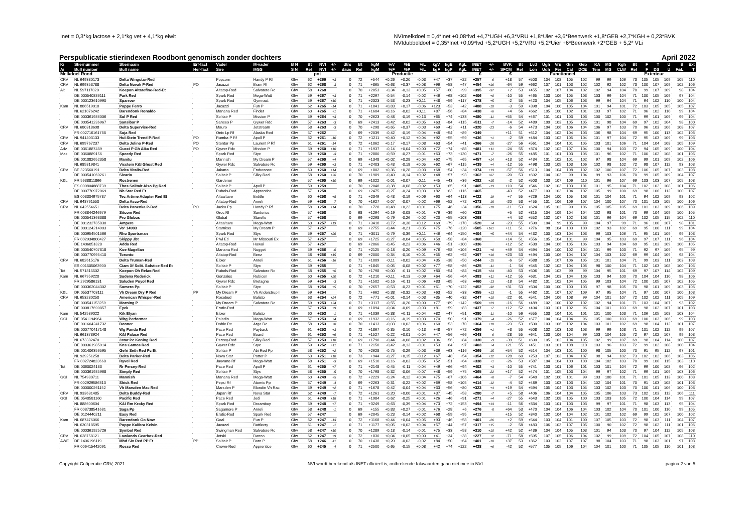Inet = 0,3*kg lactose + 2,1*kg vet + 4,1*kg eiwit
NVImelkdoel = 0,4*Inet +0,08*lvd +4,7*UGH +6,3*VRU +1,8*Uier +3,6*Beenwerk +1,8*GEB +2,7*KGH + 0,23*BVK
NVIdubbeldoel = 0,35*Inet +0,09*lvd +5,2*UGH +5,2*VRU +5,2*Uier +6*Beenwerk +2*GEB + 5,2* VLi
Perspublicatie stierindexen Roodbont genomisch zonder dochters
April 2022
| Ki | Stiernummer | Stiernaam | Erf-fact | Vader | M-vader | B N | Bt | NVI | +/- | dtrs | Bt | kgM | %V | %E | %L | kgV | kgE | KgL | INET | +/- | BVK | Bt | Lvd | Ugh | Vru | Gin | Geb | KA | MS | Kgh | Bt | F | T | U | B | Ext |
| --- | --- | --- | --- | --- | --- | --- | --- | --- | --- | --- | --- | --- | --- | --- | --- | --- | --- | --- | --- | --- | --- | --- | --- | --- | --- | --- | --- | --- | --- | --- | --- | --- | --- | --- | --- | --- |
| Ai | Bull number | Bull name | Her-fact | Sire | MGS | S N | Rel | NVI | +/- | daus | Rel | kgM | %F | %P | %L | kgF | kgP | KgL | INET | +/- | SFCM | Rel | Lon | Udh | Fer | Cal | DCE | Tem | MS | CLW | Rel | F | DS | U | F&L | T |
| Melkdoel Rood | | | | | | | | pnt | | Productie | | | | | | | | | € | | € | Functioneel | | | | | | | | Exterieur | | | | | | |
| CRV | NL 649330173 | Delta Wingstar-Red | | Popcorn | Handy P Rf | Gfw | 62 | +269 | +3 | 0 | 72 | +544 | +0,26 | +0,20 | -0,03 | +47 | +37 | +22 | +257 | -6 | +18 | 57 | +503 | 104 | 108 | 105 | 102 | 99 | 99 | 106 | 73 | 105 | 105 | 109 | 105 | 110 |
| CRV | NL 699353788 | Delta Novak P-Red | PO | Jacuzzi | Bram Rf | Gfw | 62 | +268 | -3 | 0 | 71 | +865 | +0,63 | +0,37 | +0,08 | +96 | +58 | +47 | +454 | +16 | -64 | 59 | +662 | 107 | 101 | 103 | 102 | 102 | 92 | 102 | 73 | 100 | 107 | 109 | 102 | 106 |
| Alt | NL 597117020 | Koepon Altarefine-Red-Et | | Altatop-Red | Salvatore Rc | Gfw | 58 | +268 | | 0 | 70 | +2053 | -0,34 | -0,13 | +0,05 | +57 | +60 | +99 | +395 | -37 | +2 | 53 | +455 | 102 | 107 | 104 | 102 | 102 | 94 | 104 | 70 | 99 | 107 | 109 | 98 | 104 |
| | DE 000540886111 | Park Red | | Spark Red | Mega-Watt | Gfw | 59 | +267 | +3 | 0 | 71 | +2297 | -0,54 | -0,14 | -0,02 | +46 | +68 | +102 | +406 | +0 | -10 | 55 | +465 | 103 | 106 | 105 | 103 | 103 | 99 | 104 | 71 | 100 | 105 | 109 | 97 | 104 |
| | DE 000123610990 | Sparrow | | Spark Red | Gymnast | Gfw | 59 | +267 | +10 | 0 | 71 | +2323 | -0,53 | -0,23 | +0,11 | +48 | +59 | +117 | +378 | +5 | -2 | 55 | +423 | 104 | 105 | 106 | 103 | 99 | 94 | 104 | 71 | 94 | 102 | 110 | 100 | 104 |
| Kam | NL 886519010 | Poppe Ferro | | Jacuzzi | Fun P | Gfw | 62 | +265 | -14 | 0 | 71 | +1041 | +0,83 | +0,17 | -0,06 | +123 | +53 | +42 | +488 | -10 | -3 | 59 | +398 | 104 | 100 | 105 | 104 | 101 | 94 | 101 | 72 | 103 | 105 | 105 | 105 | 107 |
| | NL 621076242 | Barendonk Ronaldo | | Manana Red | Finder | Gfw | 60 | +265 | +1 | 0 | 71 | +1604 | +0,16 | -0,02 | +0,11 | +87 | +56 | +84 | +438 | +6 | +4 | 56 | +662 | 105 | 100 | 102 | 101 | 103 | 97 | 102 | 71 | 96 | 102 | 110 | 99 | 104 |
| | DE 000361986006 | Sol P Red | | Solitair P | Mission P | Gfw | 59 | +264 | +3 | 0 | 70 | +2623 | -0,48 | -0,19 | +0,13 | +65 | +74 | +133 | +480 | -11 | +55 | 54 | +467 | 101 | 101 | 103 | 103 | 100 | 102 | 100 | 71 | 99 | 101 | 109 | 99 | 104 |
| | DE 000541236967 | Sansibar P | | Sanseo P | Gywer Rdc | Gfw | 57 | +263 | -3 | 0 | 69 | +2413 | -0,42 | -0,02 | +0,05 | +63 | +84 | +115 | +511 | -7 | -14 | 52 | +489 | 100 | 103 | 105 | 105 | 101 | 98 | 104 | 69 | 97 | 102 | 104 | 98 | 100 |
| CRV | NL 680318608 | Delta Supervise-Red | | Mauro | Jetstream | Gfw | 58 | +263 | -3 | 0 | 70 | +298 | +0,65 | +0,37 | -0,03 | +69 | +42 | +11 | +320 | -23 | -6 | 54 | +473 | 104 | 106 | 106 | 104 | 106 | 97 | 103 | 70 | 96 | 103 | 106 | 108 | 107 |
| | FR 002716161788 | Soja Red | | Onix Lp Rf | Alaska Red | Gfw | 57 | +262 | | 0 | 69 | +2039 | -0,42 | -0,19 | -0,04 | +48 | +54 | +89 | +349 | | +11 | 51 | +612 | 104 | 102 | 104 | 103 | 106 | 98 | 104 | 69 | 95 | 100 | 113 | 102 | 106 |
| CRV | NL 941403133 | Hul-Stein Trend P-Red | PO | Rumba P Rf | Apoll P | Gfw | 62 | +261 | -10 | 0 | 72 | +1211 | +0,40 | +0,12 | +0,04 | +92 | +55 | +59 | +436 | +1 | -2 | 59 | +484 | 103 | 102 | 105 | 104 | 101 | 97 | 104 | 72 | 95 | 103 | 109 | 99 | 103 |
| CRV | NL 699767237 | Delta Jolino P-Red | PO | Stentor Pp | Laurent P Rf | Gfw | 61 | +261 | -14 | 0 | 72 | +1062 | +0,17 | +0,17 | -0,08 | +63 | +54 | +41 | +366 | -28 | -27 | 56 | +561 | 104 | 104 | 101 | 105 | 103 | 101 | 106 | 71 | 104 | 104 | 108 | 105 | 109 |
| Adv | DE 0361887489 | Gucci P Gh Aika Red | PO | Gywer Rdc | Mission P | Gfw | 59 | +260 | +10 | 0 | 71 | +1937 | -0,14 | +0,04 | +0,00 | +72 | +74 | +88 | +481 | +11 | -24 | 55 | +374 | 102 | 102 | 107 | 104 | 100 | 94 | 103 | 72 | 94 | 105 | 109 | 100 | 104 |
| Mas | DE 0360889156 | Speedy Red | | Spark Red | Styx | Gfw | 59 | +260 | -3 | 0 | 71 | +2880 | -0,59 | -0,27 | -0,01 | +63 | +73 | +130 | +471 | -7 | -26 | 55 | +485 | 101 | 101 | 103 | 106 | 101 | 96 | 102 | 71 | 100 | 102 | 108 | 101 | 105 |
| | DE 001082652358 | Manitu | | Mannish | My Dream P | Gfw | 57 | +260 | +4 | 0 | 69 | +1348 | +0,02 | +0,28 | +0,04 | +62 | +75 | +65 | +457 | +14 | +13 | 52 | +434 | 101 | 102 | 101 | 102 | 97 | 98 | 104 | 69 | 99 | 101 | 109 | 102 | 106 |
| | NL 685819841 | Visstein K&I Ghost Red | | Gywer Rdc | Salvatore Rc | Gfw | 59 | +260 | +3 | 0 | 71 | +2403 | -0,43 | -0,18 | +0,05 | +62 | +67 | +115 | +439 | +4 | -12 | 55 | +498 | 103 | 105 | 103 | 106 | 102 | 98 | 102 | 72 | 98 | 107 | 112 | 93 | 103 |
| CRV | BE 323560191 | Delta Vitalis-Red | | Jakarta | Endurance | Gfw | 60 | +260 | +14 | 0 | 69 | +802 | +0,36 | +0,28 | -0,03 | +68 | +54 | +34 | +374 | +13 | -57 | 56 | +513 | 104 | 104 | 108 | 102 | 102 | 100 | 107 | 72 | 106 | 105 | 107 | 103 | 108 |
| | DE 000541060261 | Sicario | | Solitair P | Silky-Red | Gfw | 58 | +260 | +26 | 0 | 70 | +1989 | -0,40 | -0,14 | +0,02 | +48 | +57 | +93 | +362 | +67 | -20 | 53 | +692 | 104 | 103 | 99 | 104 | 99 | 93 | 106 | 70 | 99 | 105 | 109 | 104 | 107 |
| K&L | FR 5638811866 | Rostrenen | | Gardener | | Gfw | 57 | +260 | +10 | 0 | 69 | +1022 | -0,01 | +0,07 | -0,11 | +45 | +43 | +36 | +282 | +15 | -2 | 52 | +503 | 103 | 107 | 106 | 110 | 101 | 96 | 107 | 69 | 103 | 103 | 107 | 105 | 108 |
| | ES 000804888739 | Thos Solitair Also Pg Red | | Solitair P | Apoll P | Gfw | 59 | +259 | | 0 | 70 | +2048 | -0,38 | -0,08 | -0,02 | +53 | +65 | +91 | +405 | -13 | +10 | 54 | +546 | 102 | 103 | 103 | 101 | 101 | 95 | 104 | 71 | 102 | 102 | 108 | 101 | 106 |
| | DE 000770972069 | Nh Star Red Et | | Rubels-Red | Apprentice | Gfw | 57 | +258 | | 0 | 69 | +2475 | -0,27 | -0,24 | +0,03 | +82 | +63 | +116 | +465 | | -43 | 52 | +477 | 103 | 103 | 104 | 102 | 105 | 99 | 100 | 69 | 98 | 106 | 112 | 100 | 107 |
| | ES 003304975787 | Tec Artime Adapter Red Et | | Altaaltuve | Entitle | Gfw | 60 | +258 | +8 | 0 | 71 | +2349 | -0,43 | -0,19 | +0,06 | +60 | +64 | +113 | +422 | -19 | +7 | 55 | +726 | 104 | 100 | 105 | 103 | 101 | 104 | 101 | 71 | 94 | 102 | 109 | 98 | 102 |
| CRV | NL 648761550 | Delta Asco-Red | | Altatop-Red | Anreli | Gfw | 59 | +258 | -7 | 0 | 70 | +1627 | -0,07 | -0,07 | -0,02 | +66 | +52 | +72 | +373 | -18 | -20 | 53 | +455 | 101 | 106 | 106 | 107 | 104 | 100 | 107 | 70 | 101 | 103 | 105 | 100 | 106 |
| CRV | NL 642554651 | Delta Panenka P-Red | PO | Jacko Pp | Handy P Rf | Gfw | 58 | +258 | +14 | 0 | 70 | +728 | +0,48 | +0,22 | +0,01 | +75 | +46 | +34 | +356 | -10 | -11 | 53 | +624 | 105 | 102 | 99 | 106 | 105 | 105 | 105 | 69 | 101 | 103 | 109 | 106 | 109 |
| | FR 008844246979 | Sitcom Red | | Oroc Rf | Santorius | Gfw | 57 | +258 | | 0 | 68 | +1294 | +0,19 | -0,08 | +0,01 | +76 | +39 | +60 | +338 | | +5 | 52 | +315 | 104 | 109 | 104 | 104 | 102 | 98 | 101 | 70 | 99 | 104 | 109 | 100 | 105 |
| | DE 000541363388 | Pro Globus | | Global | Starello | Gfw | 57 | +258 | | 0 | 69 | +2298 | -0,79 | -0,26 | -0,02 | +20 | +55 | +103 | +298 | | +4 | 52 | +552 | 102 | 107 | 102 | 103 | 101 | 96 | 104 | 69 | 102 | 105 | 115 | 102 | 110 |
| | DE 001232785830 | Ampere | | Altaaltuve | Mega-Watt | Gfw | 60 | +257 | +19 | 0 | 71 | +3418 | -0,72 | -0,38 | +0,12 | +69 | +79 | +170 | +520 | +4 | -23 | 55 | +590 | 104 | 99 | 105 | 99 | 104 | 97 | 99 | 71 | 96 | 100 | 107 | 98 | 101 |
| | DE 000124214903 | Vo² 14903 | | Stamkos | My Dream P | Gfw | 57 | +257 | | 0 | 69 | +2755 | -0,44 | -0,21 | -0,05 | +75 | +76 | +120 | +505 | +161 | +11 | 51 | +276 | 98 | 104 | 103 | 100 | 102 | 93 | 102 | 69 | 95 | 100 | 111 | 99 | 104 |
| | DE 000954501566 | Rho Sportsman | | Spark Red | Styx | Gfw | 59 | +257 | +26 | 0 | 71 | +3011 | -0,79 | -0,39 | +0,11 | +46 | +64 | +150 | +404 | +5 | +44 | 54 | +432 | 100 | 103 | 104 | 103 | 99 | 103 | 106 | 71 | 95 | 101 | 109 | 99 | 103 |
| | FR 002934800427 | Skippy Jbt | | Piwi Etl | Mr Missouri Ex | Gfw | 57 | +257 | | 0 | 69 | +1725 | -0,27 | -0,04 | +0,05 | +50 | +58 | +84 | +368 | | +14 | 51 | +556 | 105 | 104 | 101 | 99 | 104 | 95 | 103 | 69 | 97 | 107 | 111 | 96 | 104 |
| | DE 1406051828 | Addo Red | | Altatop-Red | Hawai | Gfw | 57 | +257 | | 0 | 69 | +2066 | -0,45 | -0,23 | +0,06 | +46 | +51 | +100 | +336 | | +12 | 52 | +530 | 104 | 106 | 105 | 106 | 103 | 94 | 104 | 69 | 95 | 103 | 109 | 100 | 105 |
| | DE 000540707818 | Koe Magellan | | Manana Red | Nugget | Gfw | 59 | +256 | -6 | 0 | 71 | +2125 | -0,18 | -0,20 | +0,09 | +76 | +58 | +106 | +421 | +0 | +49 | 54 | +594 | 104 | 100 | 102 | 104 | 101 | 99 | 103 | 71 | 92 | 97 | 109 | 95 | 99 |
| | DE 000770995410 | Toronto | | Altatop-Red | Benz | Gfw | 58 | +256 | +15 | 0 | 69 | +2000 | -0,34 | -0,10 | +0,01 | +55 | +62 | +92 | +397 | +10 | +23 | 53 | +494 | 100 | 106 | 104 | 107 | 104 | 103 | 102 | 69 | 99 | 104 | 109 | 98 | 104 |
| CRV | NL 682615176 | Delta Truman-Red | | Elixer | Anreli | Gfw | 61 | +256 | -16 | 0 | 71 | +1009 | -0,11 | +0,02 | +0,04 | +35 | +38 | +50 | +244 | -15 | -6 | 57 | +588 | 105 | 107 | 106 | 105 | 101 | 101 | 104 | 71 | 99 | 103 | 111 | 103 | 108 |
| | ES 001505063900 | Ciam Xf Solit. Solstice Red Et | | Solitair P | Styx | Gfw | 59 | +255 | | 0 | 71 | +1845 | -0,05 | -0,08 | +0,02 | +77 | +58 | +86 | +425 | -11 | -1 | 54 | +545 | 102 | 102 | 104 | 106 | 98 | 100 | 104 | 71 | 102 | 103 | 108 | 100 | 105 |
| Tot | NL 571815502 | Koepon Oh Relax-Red | | Rubels-Red | Salvatore Rc | Gfw | 58 | +255 | +6 | 0 | 70 | +1798 | +0,00 | -0,11 | +0,02 | +80 | +54 | +84 | +415 | +24 | -40 | 53 | +506 | 105 | 103 | 99 | 99 | 104 | 95 | 101 | 69 | 97 | 107 | 114 | 102 | 109 |
| Kam | NL 667959220 | Sudena Roderick | | Gonzales | Rubicon | Gfw | 60 | +255 | +20 | 0 | 72 | +1210 | +0,11 | +0,13 | -0,09 | +64 | +56 | +64 | +383 | +11 | +12 | 55 | +631 | 104 | 103 | 104 | 106 | 103 | 94 | 100 | 70 | 104 | 104 | 110 | 98 | 106 |
| | FR 2929586131 | Saluden Puyol Red | | Gywer Rdc | Bretagne | Gfw | 59 | +254 | -3 | 0 | 71 | +1502 | +0,16 | +0,11 | -0,06 | +83 | +65 | +63 | +460 | -13 | -18 | 54 | +482 | 101 | 102 | 104 | 105 | 99 | 103 | 104 | 72 | 100 | 105 | 107 | 102 | 105 |
| | DE 000362044302 | Somero Pp | | Solitair P | Styx | Gfw | 58 | +254 | +5 | 0 | 70 | +2657 | -0,53 | -0,23 | +0,01 | +61 | +70 | +122 | +452 | -32 | +31 | 53 | +504 | 100 | 100 | 100 | 103 | 97 | 98 | 105 | 70 | 98 | 101 | 109 | 103 | 106 |
| K&L | DK 05537703111 | Vh Dream Dry P Red | PP | My Dream P | Vh Anderstrup I | Gfw | 59 | +254 | | 0 | 71 | +662 | +0,38 | +0,32 | +0,03 | +63 | +52 | +33 | +355 | +13 | -1 | 55 | +462 | 101 | 107 | 107 | 109 | 97 | 95 | 104 | 71 | 97 | 100 | 107 | 100 | 103 |
| CRV | NL 653230250 | American Whisper-Red | | Rosebud | Balisto | Gfw | 63 | +254 | +24 | 0 | 72 | +771 | +0,01 | +0,14 | -0,03 | +35 | +40 | +32 | +247 | +10 | -22 | 61 | +541 | 104 | 106 | 108 | 99 | 104 | 101 | 107 | 72 | 102 | 102 | 111 | 105 | 109 |
| | DE 000541153259 | Morning P | | My Dream P | Salvatore Rc | Gfw | 59 | +253 | +24 | 0 | 71 | +3117 | -0,55 | -0,20 | +0,00 | +77 | +89 | +142 | +569 | +23 | -16 | 56 | +489 | 102 | 100 | 102 | 102 | 102 | 94 | 101 | 71 | 103 | 104 | 107 | 93 | 102 |
| | DE 000817690857 | Eyck | | Erotic-Red | | Gfw | 57 | +253 | +9 | 0 | 69 | +1894 | -0,04 | -0,09 | -0,03 | +81 | +59 | +83 | +437 | +7 | +12 | 52 | +494 | 103 | 101 | 102 | 96 | 104 | 101 | 103 | 69 | 98 | 102 | 107 | 101 | 103 |
| Kam | NL 542539022 | Kik Elyan | | Elixer | Balisto | Gfw | 60 | +253 | -1 | 0 | 71 | +1039 | +0,38 | +0,11 | +0,04 | +82 | +47 | +51 | +380 | -11 | -10 | 56 | +555 | 103 | 104 | 101 | 101 | 101 | 100 | 103 | 71 | 106 | 105 | 108 | 103 | 104 |
| GGI | DE 0541194964 | Whg Performer | | Paladin | Mega-Watt | Gfw | 57 | +253 | +4 | 0 | 69 | +1932 | -0,16 | -0,19 | +0,03 | +70 | +50 | +91 | +379 | -4 | -26 | 52 | +677 | 104 | 104 | 104 | 96 | 105 | 100 | 103 | 69 | 100 | 103 | 106 | 99 | 103 |
| | DE 001604241732 | Donner | | Doble Rc | Argo Rc | Gfw | 58 | +253 | +0 | 0 | 70 | +1413 | -0,03 | +0,02 | +0,06 | +60 | +53 | +70 | +364 | +10 | -23 | 53 | +500 | 103 | 106 | 102 | 104 | 103 | 101 | 102 | 69 | 98 | 104 | 112 | 101 | 107 |
| | DE 000770417148 | Wg Panda Red | | Pace Red | Payback | Gfw | 61 | +253 | +3 | 0 | 72 | +1867 | -0,35 | -0,10 | -0,13 | +48 | +57 | +72 | +356 | +1 | +3 | 55 | +508 | 102 | 103 | 103 | 103 | 99 | 99 | 108 | 71 | 101 | 102 | 112 | 99 | 107 |
| | NL 661378924 | K&I Palace Red | | Pace Red | Board | Gfw | 61 | +253 | +6 | 0 | 71 | +1527 | -0,22 | +0,01 | -0,04 | +47 | +56 | +66 | +348 | -6 | -28 | 55 | +641 | 103 | 106 | 104 | 99 | 103 | 104 | 105 | 72 | 97 | 102 | 107 | 99 | 103 |
| | NL 673382470 | 3star Pc Koning Red | | Percey-Red | Silky-Red | Gfw | 57 | +253 | +10 | 0 | 69 | +1790 | -0,44 | -0,08 | +0,02 | +36 | +56 | +84 | +330 | -3 | -39 | 51 | +690 | 105 | 102 | 104 | 105 | 102 | 99 | 107 | 69 | 98 | 104 | 114 | 100 | 107 |
| | DE 000361985914 | Kns Gamos Red | | Gywer Rdc | Styx | Gfw | 59 | +252 | +11 | 0 | 71 | +2150 | -0,42 | -0,13 | -0,01 | +53 | +64 | +97 | +403 | +4 | +21 | 55 | +451 | 103 | 101 | 108 | 110 | 103 | 96 | 103 | 72 | 99 | 102 | 108 | 100 | 104 |
| | DE 001406356595 | Gefri Seth Red Pc Et | | Solitair P | Abi Red Pp | Gfw | 58 | +252 | +2 | 0 | 70 | +2628 | -0,75 | -0,29 | -0,03 | +36 | +63 | +116 | +369 | -15 | +54 | 52 | +514 | 104 | 103 | 101 | 100 | 98 | 105 | 100 | 70 | 91 | 95 | 112 | 97 | 101 |
| | NL 939251258 | Delta Parker-Red | | Nova Star | Potter P | Gfw | 63 | +251 | +10 | 0 | 73 | +944 | -0,27 | +0,15 | -0,12 | +67 | +48 | +54 | +354 | +12 | +28 | 60 | +253 | 107 | 103 | 104 | 107 | 98 | 94 | 102 | 73 | 102 | 102 | 106 | 103 | 106 |
| | FR 002724823668 | Ryvel Red | | Jayvano Rf | Mega-Watt | Gfw | 58 | +251 | -3 | 0 | 69 | +1510 | -0,16 | -0,03 | -0,05 | +52 | +51 | +64 | +338 | +1 | -26 | 53 | +587 | 104 | 104 | 100 | 100 | 104 | 102 | 103 | 70 | 99 | 106 | 115 | 103 | 110 |
| Tot | DE 0360024183 | Rr Percey-Red | | Pace Red | Apoll P | Gfw | 61 | +250 | +7 | 0 | 71 | +2148 | -0,45 | -0,11 | -0,04 | +49 | +66 | +94 | +402 | +3 | -10 | 55 | +741 | 103 | 101 | 106 | 101 | 103 | 101 | 104 | 72 | 99 | 100 | 108 | 96 | 102 |
| | DE 000361985968 | Simply Red | | Solitair P | Styx | Gfw | 58 | +250 | -5 | 0 | 70 | +1798 | -0,32 | -0,06 | -0,07 | +48 | +59 | +75 | +365 | -22 | +17 | 52 | +474 | 101 | 105 | 103 | 104 | 99 | 97 | 102 | 71 | 99 | 101 | 109 | 103 | 106 |
| GGI | NL 754980711 | Mannish | | Manana Red | Mega-Watt | Gfw | 60 | +249 | +5 | 0 | 72 | +2229 | -0,24 | -0,12 | +0,04 | +75 | +67 | +106 | +464 | +8 | -7 | 54 | +540 | 102 | 100 | 101 | 99 | 103 | 100 | 101 | 71 | 101 | 105 | 113 | 100 | 108 |
| | FR 002929586313 | Shick Red | | Pepsi Rf | Atomic Pp | Gfw | 57 | +249 | -4 | 0 | 69 | +2263 | -0,31 | -0,22 | +0,02 | +69 | +58 | +105 | +414 | -12 | -4 | 52 | +489 | 103 | 103 | 103 | 104 | 102 | 104 | 101 | 70 | 91 | 103 | 108 | 101 | 103 |
| | DK 000000261152 | Vh Marsden Mac Red | | Marsden P | Blondin Vh Rac | Gfw | 59 | +249 | +2 | 0 | 71 | +1678 | -0,42 | -0,04 | +0,04 | +33 | +56 | +80 | +323 | +4 | +19 | 54 | +594 | 105 | 104 | 103 | 105 | 103 | 102 | 103 | 70 | 100 | 101 | 106 | 100 | 103 |
| CRV | NL 933631485 | Delta Buddy-Red | | Japan Rf | Nova Star | Gfw | 62 | +249 | -7 | 0 | 72 | +1261 | -0,20 | +0,00 | +0,01 | +37 | +45 | +58 | +280 | -7 | +5 | 58 | +406 | 106 | 104 | 104 | 105 | 105 | 106 | 103 | 73 | 102 | 103 | 112 | 106 | 111 |
| GGI | DE 0540581160 | Pacific Red | | Pace Red | Jedi | Gfw | 61 | +249 | +18 | 0 | 71 | +1984 | -0,62 | -0,25 | +0,01 | +26 | +46 | +91 | +271 | +4 | -27 | 55 | +643 | 102 | 108 | 105 | 100 | 103 | 103 | 105 | 72 | 100 | 104 | 114 | 99 | 107 |
| | NL 888600604 | K&I Rm Kroky Red | | Spark Red | Dreamboy | Gfw | 59 | +248 | +7 | 0 | 71 | +3249 | -0,63 | -0,39 | +0,04 | +73 | +72 | +153 | +494 | +13 | -11 | 56 | +334 | 103 | 101 | 103 | 103 | 99 | 97 | 101 | 71 | 98 | 103 | 113 | 95 | 104 |
| | FR 008738541681 | Saga Pp | | Sagamore P | Anreli | Gfw | 58 | +248 | -1 | 0 | 69 | +155 | +0,83 | +0,27 | -0,01 | +76 | +28 | +6 | +276 | -8 | +64 | 53 | +470 | 104 | 104 | 106 | 104 | 103 | 102 | 104 | 70 | 101 | 100 | 110 | 99 | 105 |
| | DE 0124440211 | Easy Red | | Erotic-Red | Spark Red | Gfw | 57 | +247 | | 0 | 69 | +2045 | -0,23 | -0,14 | +0,02 | +68 | +59 | +95 | +413 | | +15 | 52 | +340 | 102 | 104 | 104 | 102 | 101 | 102 | 102 | 69 | 99 | 102 | 107 | 100 | 102 |
| Kam | NL 687476066 | Barendonk Go Now | | Goal | Fun P | Gfw | 62 | +247 | -13 | 0 | 72 | +1168 | +0,44 | +0,04 | +0,05 | +93 | +46 | +58 | +401 | -26 | +2 | 59 | +544 | 103 | 104 | 101 | 100 | 107 | 105 | 103 | 72 | 98 | 103 | 111 | 104 | 107 |
| | NL 630318595 | Poppe Kalibra Kelvin | | Jacuzzi | Battlecry | Gfw | 61 | +247 | -1 | 0 | 71 | +1177 | +0,05 | +0,02 | +0,04 | +57 | +44 | +57 | +317 | +15 | -2 | 58 | +483 | 106 | 103 | 107 | 105 | 100 | 90 | 102 | 72 | 98 | 102 | 111 | 101 | 106 |
| | DE 000361925726 | Symbol Red | | Swingman Red | Salvatore Rc | Gfw | 58 | +247 | +10 | 0 | 70 | +1289 | -0,18 | -0,14 | -0,01 | +75 | +33 | +58 | +310 | +10 | +42 | 52 | +436 | 104 | 104 | 105 | 103 | 101 | 94 | 103 | 70 | 97 | 104 | 112 | 105 | 108 |
| CRV | NL 628758121 | Lowlands Gearbox-Red | | Jetski | Danno | Gfw | 62 | +247 | +9 | 0 | 72 | +830 | +0,04 | +0,05 | +0,00 | +41 | +34 | +38 | +227 | +2 | -71 | 58 | +595 | 107 | 105 | 106 | 104 | 102 | 99 | 109 | 72 | 104 | 105 | 107 | 108 | 110 |
| AWE | DE 1406196119 | Mhd Six Red PP Et | PP | Solitair P | Born P | Gfw | 58 | +246 | -11 | 0 | 70 | +1438 | +0,20 | -0,02 | -0,02 | +84 | +50 | +64 | +401 | -18 | +37 | 53 | +362 | 103 | 102 | 107 | 107 | 98 | 104 | 103 | 71 | 98 | 103 | 101 | 97 | 103 |
| | FR 006415442091 | Rosso Red | | Crown-Red | Apprentice | Gfw | 60 | +245 | -4 | 0 | 71 | +2500 | -0,65 | -0,15 | +0,08 | +42 | +74 | +122 | +428 | +6 | -42 | 52 | +577 | 105 | 105 | 106 | 104 | 104 | 101 | 100 | 71 | 105 | 105 | 110 | 101 | 108 |
Copyright Coöperatie CRV, 2021 NVI wordt berekend als INET officieel is, ontbrekende fokwaarden gaan niet mee in NVI
pagina 2 van 5